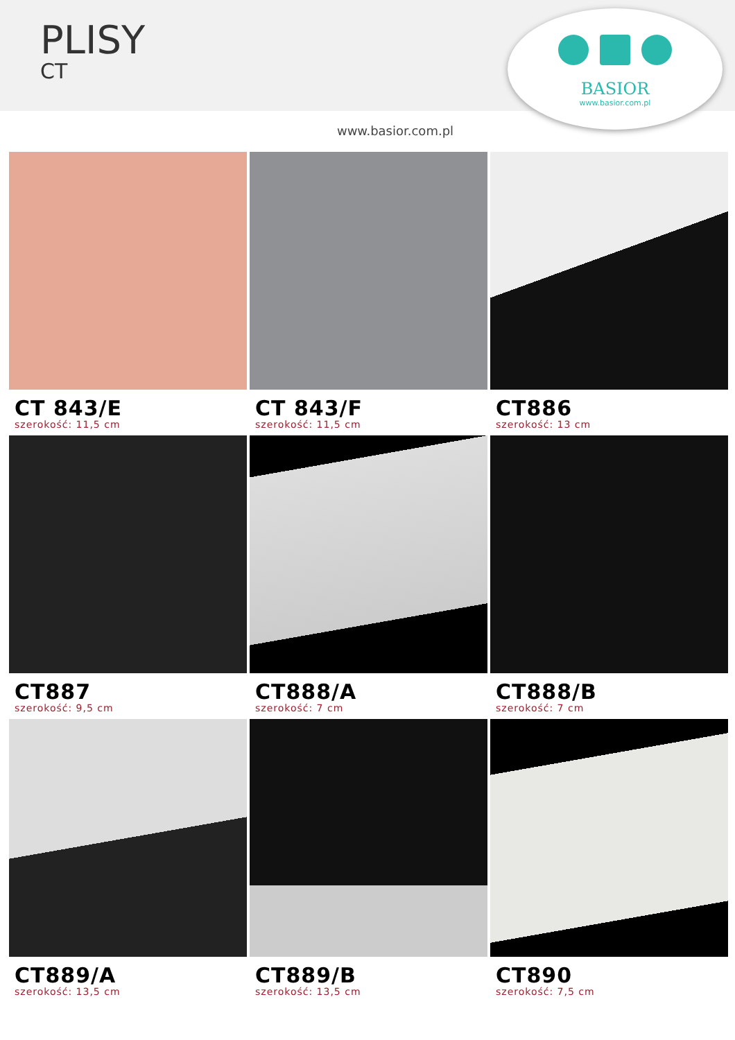PLISY
CT
BASIOR
www.basior.com.pl
www.basior.com.pl
CT 843/E
szerokość: 11,5 cm
CT 843/F
szerokość: 11,5 cm
CT886
szerokość: 13 cm
CT887
szerokość: 9,5 cm
CT888/A
szerokość: 7 cm
CT888/B
szerokość: 7 cm
CT889/A
szerokość: 13,5 cm
CT889/B
szerokość: 13,5 cm
CT890
szerokość: 7,5 cm